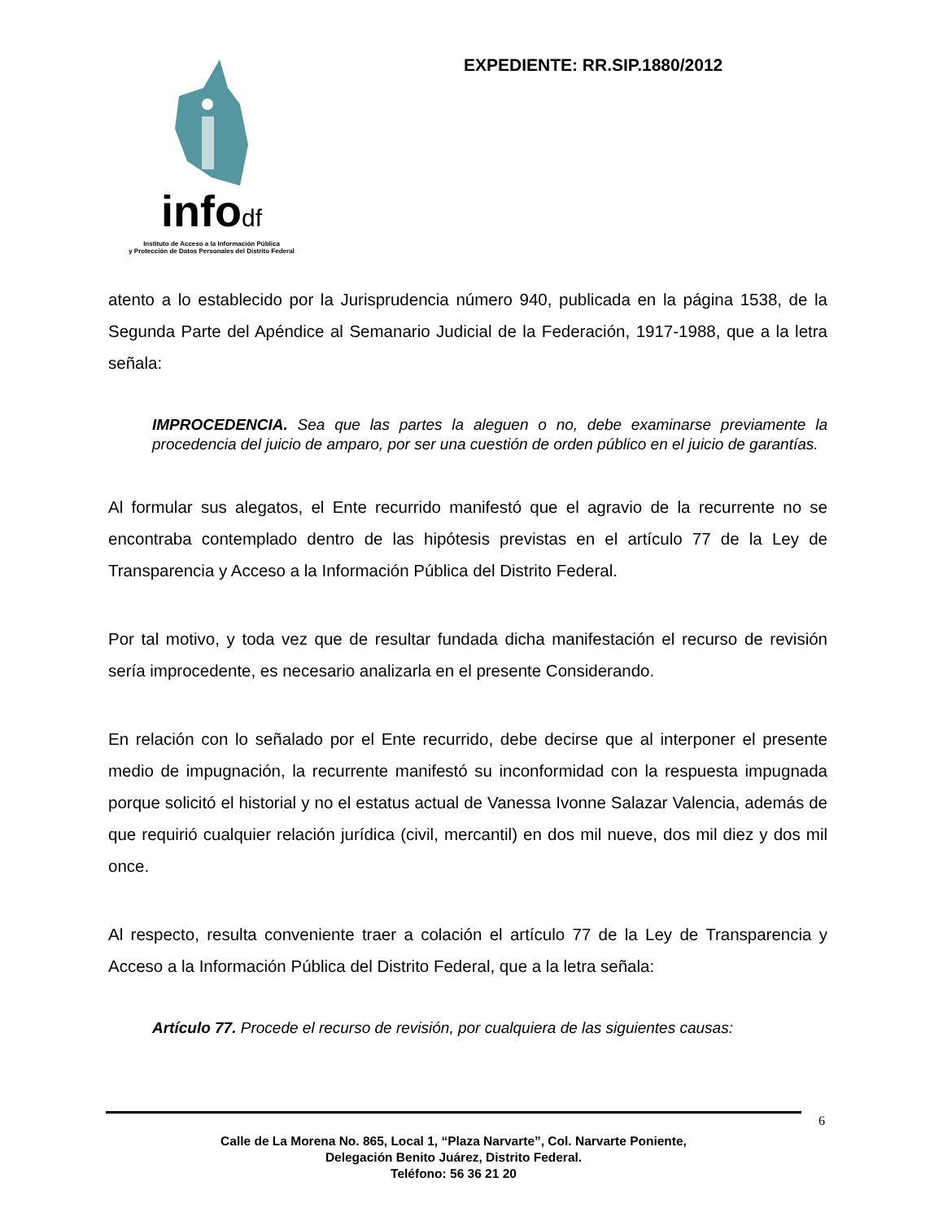infodf
Instituto de Acceso a la Información Pública
y Protección de Datos Personales del Distrito Federal
EXPEDIENTE: RR.SIP.1880/2012
atento a lo establecido por la Jurisprudencia número 940, publicada en la página 1538, de la Segunda Parte del Apéndice al Semanario Judicial de la Federación, 1917-1988, que a la letra señala:
IMPROCEDENCIA. Sea que las partes la aleguen o no, debe examinarse previamente la procedencia del juicio de amparo, por ser una cuestión de orden público en el juicio de garantías.
Al formular sus alegatos, el Ente recurrido manifestó que el agravio de la recurrente no se encontraba contemplado dentro de las hipótesis previstas en el artículo 77 de la Ley de Transparencia y Acceso a la Información Pública del Distrito Federal.
Por tal motivo, y toda vez que de resultar fundada dicha manifestación el recurso de revisión sería improcedente, es necesario analizarla en el presente Considerando.
En relación con lo señalado por el Ente recurrido, debe decirse que al interponer el presente medio de impugnación, la recurrente manifestó su inconformidad con la respuesta impugnada porque solicitó el historial y no el estatus actual de Vanessa Ivonne Salazar Valencia, además de que requirió cualquier relación jurídica (civil, mercantil) en dos mil nueve, dos mil diez y dos mil once.
Al respecto, resulta conveniente traer a colación el artículo 77 de la Ley de Transparencia y Acceso a la Información Pública del Distrito Federal, que a la letra señala:
Artículo 77. Procede el recurso de revisión, por cualquiera de las siguientes causas:
6
Calle de La Morena No. 865, Local 1, “Plaza Narvarte”, Col. Narvarte Poniente,
Delegación Benito Juárez, Distrito Federal.
Teléfono: 56 36 21 20